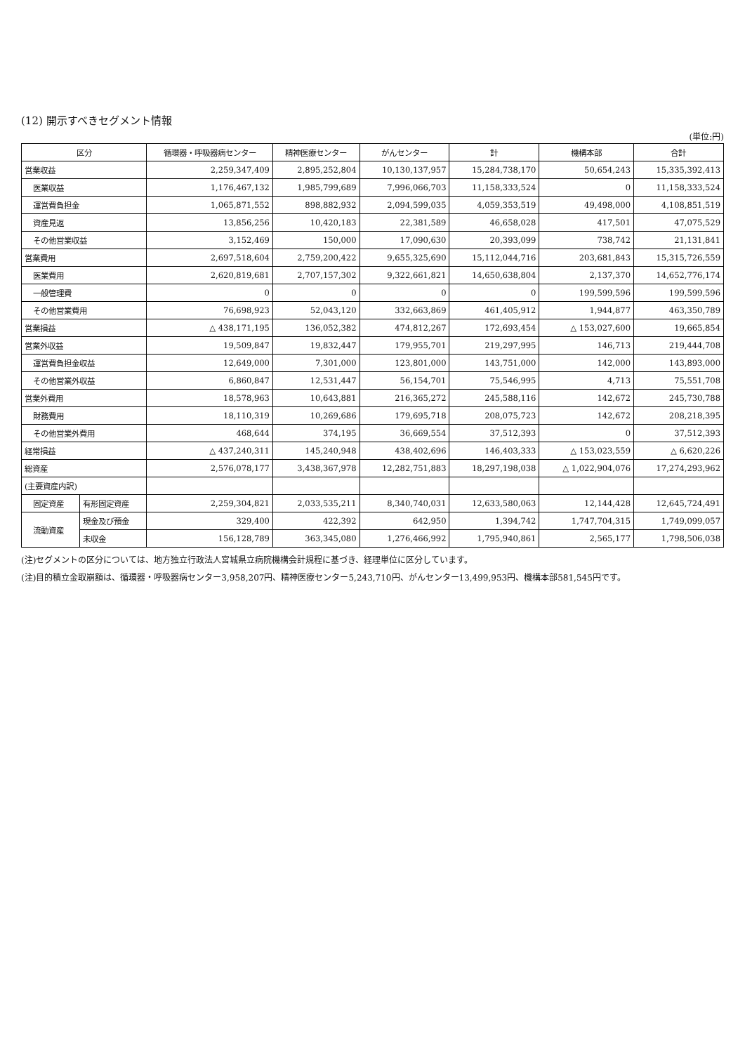(12) 開示すべきセグメント情報
(単位:円)
| 区分 | | 循環器・呼吸器病センター | 精神医療センター | がんセンター | 計 | 機構本部 | 合計 |
| --- | --- | --- | --- | --- | --- | --- | --- |
| 営業収益 | | 2,259,347,409 | 2,895,252,804 | 10,130,137,957 | 15,284,738,170 | 50,654,243 | 15,335,392,413 |
| 医業収益 | | 1,176,467,132 | 1,985,799,689 | 7,996,066,703 | 11,158,333,524 | 0 | 11,158,333,524 |
| 運営費負担金 | | 1,065,871,552 | 898,882,932 | 2,094,599,035 | 4,059,353,519 | 49,498,000 | 4,108,851,519 |
| 資産見返 | | 13,856,256 | 10,420,183 | 22,381,589 | 46,658,028 | 417,501 | 47,075,529 |
| その他営業収益 | | 3,152,469 | 150,000 | 17,090,630 | 20,393,099 | 738,742 | 21,131,841 |
| 営業費用 | | 2,697,518,604 | 2,759,200,422 | 9,655,325,690 | 15,112,044,716 | 203,681,843 | 15,315,726,559 |
| 医業費用 | | 2,620,819,681 | 2,707,157,302 | 9,322,661,821 | 14,650,638,804 | 2,137,370 | 14,652,776,174 |
| 一般管理費 | | 0 | 0 | 0 | 0 | 199,599,596 | 199,599,596 |
| その他営業費用 | | 76,698,923 | 52,043,120 | 332,663,869 | 461,405,912 | 1,944,877 | 463,350,789 |
| 営業損益 | | △ 438,171,195 | 136,052,382 | 474,812,267 | 172,693,454 | △ 153,027,600 | 19,665,854 |
| 営業外収益 | | 19,509,847 | 19,832,447 | 179,955,701 | 219,297,995 | 146,713 | 219,444,708 |
| 運営費負担金収益 | | 12,649,000 | 7,301,000 | 123,801,000 | 143,751,000 | 142,000 | 143,893,000 |
| その他営業外収益 | | 6,860,847 | 12,531,447 | 56,154,701 | 75,546,995 | 4,713 | 75,551,708 |
| 営業外費用 | | 18,578,963 | 10,643,881 | 216,365,272 | 245,588,116 | 142,672 | 245,730,788 |
| 財務費用 | | 18,110,319 | 10,269,686 | 179,695,718 | 208,075,723 | 142,672 | 208,218,395 |
| その他営業外費用 | | 468,644 | 374,195 | 36,669,554 | 37,512,393 | 0 | 37,512,393 |
| 経常損益 | | △ 437,240,311 | 145,240,948 | 438,402,696 | 146,403,333 | △ 153,023,559 | △ 6,620,226 |
| 総資産 | | 2,576,078,177 | 3,438,367,978 | 12,282,751,883 | 18,297,198,038 | △ 1,022,904,076 | 17,274,293,962 |
| (主要資産内訳) | | | | | | | |
| 固定資産 | 有形固定資産 | 2,259,304,821 | 2,033,535,211 | 8,340,740,031 | 12,633,580,063 | 12,144,428 | 12,645,724,491 |
| 流動資産 | 現金及び預金 | 329,400 | 422,392 | 642,950 | 1,394,742 | 1,747,704,315 | 1,749,099,057 |
| | 未収金 | 156,128,789 | 363,345,080 | 1,276,466,992 | 1,795,940,861 | 2,565,177 | 1,798,506,038 |
(注)セグメントの区分については、地方独立行政法人宮城県立病院機構会計規程に基づき、経理単位に区分しています。
(注)目的積立金取崩額は、循環器・呼吸器病センター3,958,207円、精神医療センター5,243,710円、がんセンター13,499,953円、機構本部581,545円です。